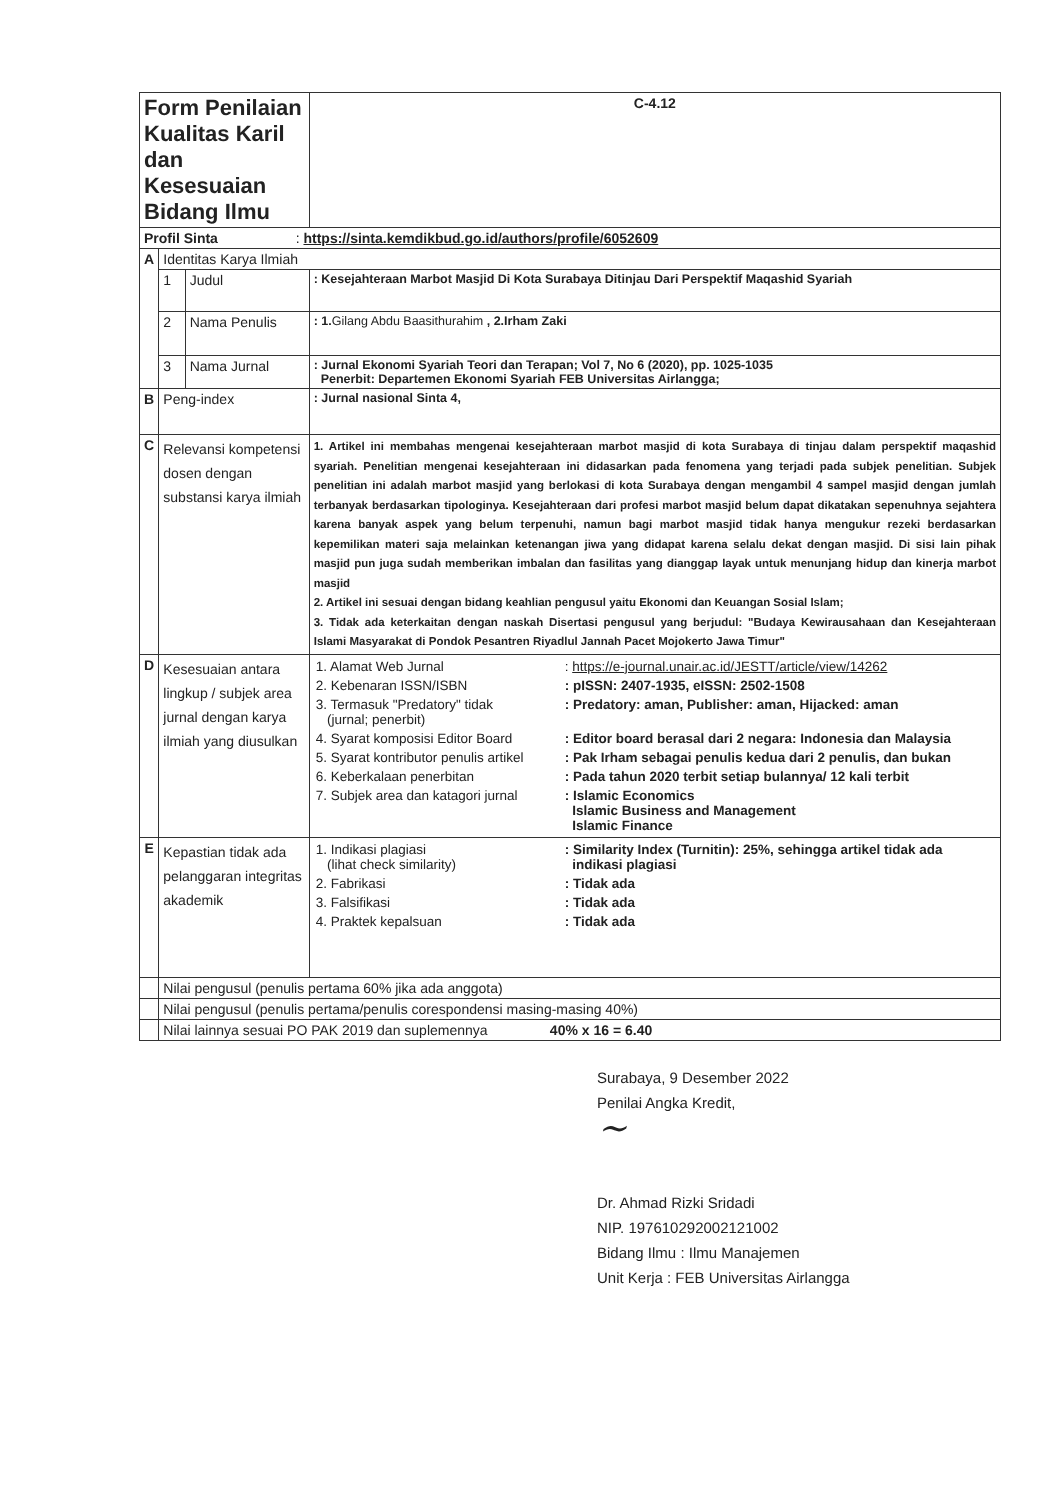| Form Penilaian Kualitas Karil dan Kesesuaian Bidang Ilmu | | | | C-4.12 |
| Profil Sinta : https://sinta.kemdikbud.go.id/authors/profile/6052609 | | | | |
| A | Identitas Karya Ilmiah | | | |
| | 1 | Judul | : Kesejahteraan Marbot Masjid Di Kota Surabaya Ditinjau Dari Perspektif Maqashid Syariah | |
| | 2 | Nama Penulis | : 1. Gilang Abdu Baasithurahim , 2.Irham Zaki | |
| | 3 | Nama Jurnal | : Jurnal Ekonomi Syariah Teori dan Terapan; Vol 7, No 6 (2020), pp. 1025-1035 Penerbit: Departemen Ekonomi Syariah FEB Universitas Airlangga; | |
| B | Peng-index | | : Jurnal nasional Sinta 4, | |
| C | Relevansi kompetensi dosen dengan substansi karya ilmiah | | 1. Artikel ini membahas mengenai kesejahteraan marbot masjid di kota Surabaya di tinjau dalam perspektif maqashid syariah. Penelitian mengenai kesejahteraan ini didasarkan pada fenomena yang terjadi pada subjek penelitian. Subjek penelitian ini adalah marbot masjid yang berlokasi di kota Surabaya dengan mengambil 4 sampel masjid dengan jumlah terbanyak berdasarkan tipologinya. Kesejahteraan dari profesi marbot masjid belum dapat dikatakan sepenuhnya sejahtera karena banyak aspek yang belum terpenuhi, namun bagi marbot masjid tidak hanya mengukur rezeki berdasarkan kepemilikan materi saja melainkan ketenangan jiwa yang didapat karena selalu dekat dengan masjid. Di sisi lain pihak masjid pun juga sudah memberikan imbalan dan fasilitas yang dianggap layak untuk menunjang hidup dan kinerja marbot masjid 2. Artikel ini sesuai dengan bidang keahlian pengusul yaitu Ekonomi dan Keuangan Sosial Islam; 3. Tidak ada keterkaitan dengan naskah Disertasi pengusul yang berjudul: "Budaya Kewirausahaan dan Kesejahteraan Islami Masyarakat di Pondok Pesantren Riyadlul Jannah Pacet Mojokerto Jawa Timur" | |
| D | Kesesuaian antara lingkup / subjek area jurnal dengan karya ilmiah yang diusulkan | | / 1. Alamat Web Jurnal / : https://e-journal.unair.ac.id/JESTT/article/view/14262 / / 2. Kebenaran ISSN/ISBN / : pISSN: 2407-1935, eISSN: 2502-1508 / / 3. Termasuk "Predatory" tidak (jurnal; penerbit) / : Predatory: aman, Publisher: aman, Hijacked: aman / / 4. Syarat komposisi Editor Board / : Editor board berasal dari 2 negara: Indonesia dan Malaysia / / 5. Syarat kontributor penulis artikel / : Pak Irham sebagai penulis kedua dari 2 penulis, dan bukan / / 6. Keberkalaan penerbitan / : Pada tahun 2020 terbit setiap bulannya/ 12 kali terbit / / 7. Subjek area dan katagori jurnal / : Islamic Economics Islamic Business and Management Islamic Finance / | |
| E | Kepastian tidak ada pelanggaran integritas akademik | | / 1. Indikasi plagiasi (lihat check similarity) / : Similarity Index (Turnitin): 25%, sehingga artikel tidak ada indikasi plagiasi / / 2. Fabrikasi / : Tidak ada / / 3. Falsifikasi / : Tidak ada / / 4. Praktek kepalsuan / : Tidak ada / | |
| | Nilai pengusul (penulis pertama 60% jika ada anggota) | | | |
| | Nilai pengusul (penulis pertama/penulis corespondensi masing-masing 40%) | | | |
| | Nilai lainnya sesuai PO PAK 2019 dan suplemennya 40% x 16 = 6.40 | | | |
Surabaya, 9 Desember 2022
Penilai Angka Kredit,
~
Dr. Ahmad Rizki Sridadi
NIP. 197610292002121002
Bidang Ilmu : Ilmu Manajemen
Unit Kerja : FEB Universitas Airlangga